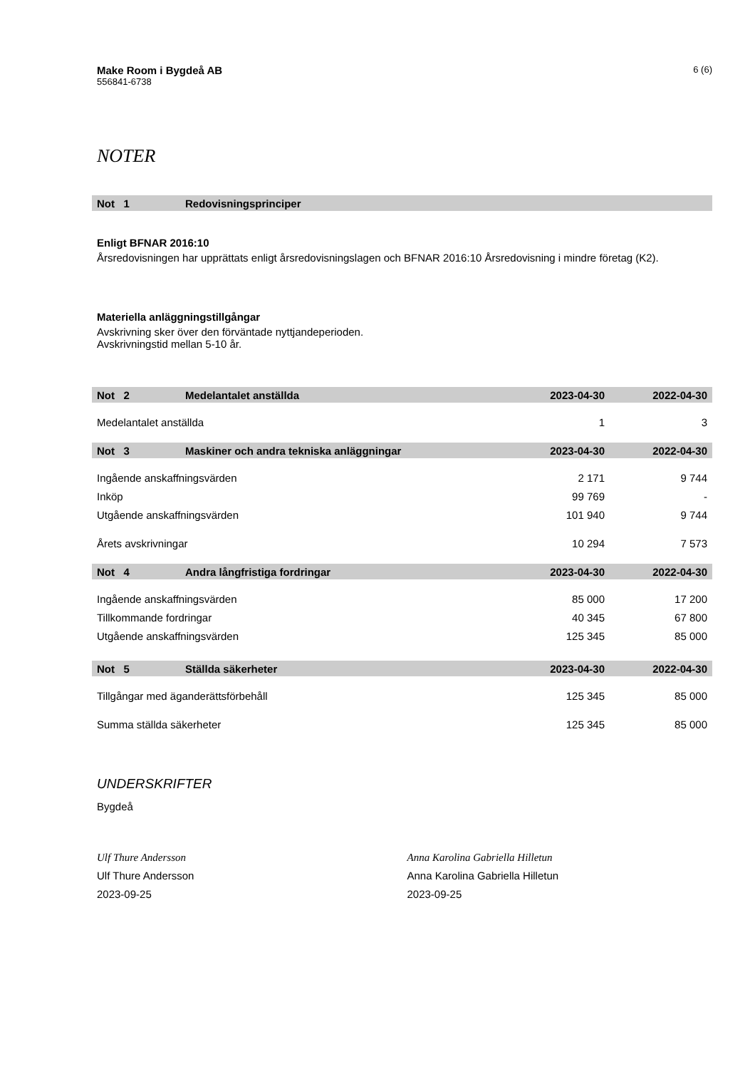Make Room i Bygdeå AB
556841-6738
6 (6)
NOTER
| Not 1 | Redovisningsprinciper |
| --- | --- |
Enligt BFNAR 2016:10
Årsredovisningen har upprättats enligt årsredovisningslagen och BFNAR 2016:10 Årsredovisning i mindre företag (K2).
Materiella anläggningstillgångar
Avskrivning sker över den förväntade nyttjandeperioden.
Avskrivningstid mellan 5-10 år.
| Not 2 | Medelantalet anställda | 2023-04-30 | 2022-04-30 |
| --- | --- | --- | --- |
| Medelantalet anställda | | 1 | 3 |
| Not 3 | Maskiner och andra tekniska anläggningar | 2023-04-30 | 2022-04-30 |
| Ingående anskaffningsvärden | | 2 171 | 9 744 |
| Inköp | | 99 769 | - |
| Utgående anskaffningsvärden | | 101 940 | 9 744 |
| Årets avskrivningar | | 10 294 | 7 573 |
| Not 4 | Andra långfristiga fordringar | 2023-04-30 | 2022-04-30 |
| Ingående anskaffningsvärden | | 85 000 | 17 200 |
| Tillkommande fordringar | | 40 345 | 67 800 |
| Utgående anskaffningsvärden | | 125 345 | 85 000 |
| Not 5 | Ställda säkerheter | 2023-04-30 | 2022-04-30 |
| Tillgångar med äganderättsförbehåll | | 125 345 | 85 000 |
| Summa ställda säkerheter | | 125 345 | 85 000 |
UNDERSKRIFTER
Bygdeå
Ulf Thure Andersson
Ulf Thure Andersson
2023-09-25
Anna Karolina Gabriella Hilletun
Anna Karolina Gabriella Hilletun
2023-09-25